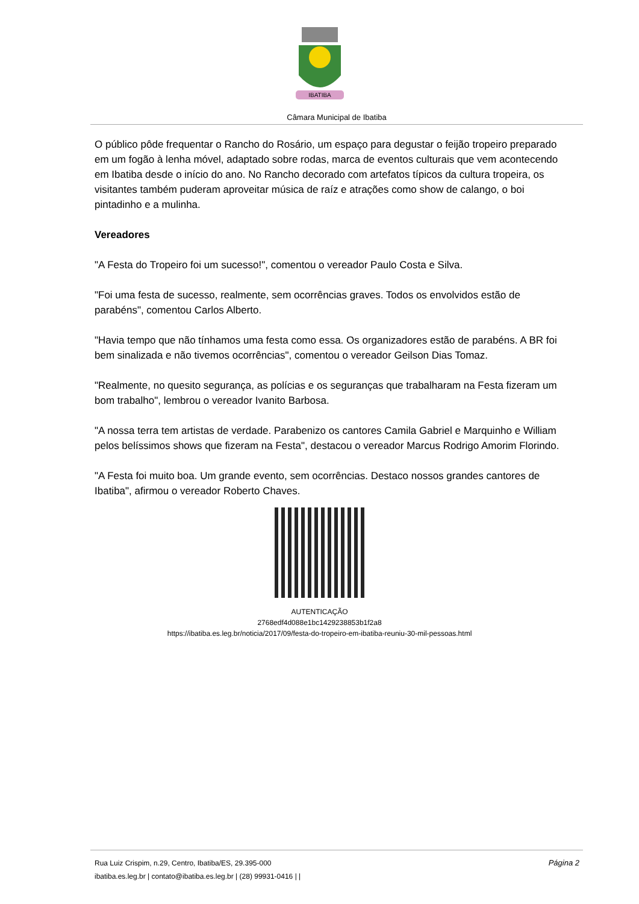IBATIBA
Câmara Municipal de Ibatiba
O público pôde frequentar o Rancho do Rosário, um espaço para degustar o feijão tropeiro preparado em um fogão à lenha móvel, adaptado sobre rodas, marca de eventos culturais que vem acontecendo em Ibatiba desde o início do ano. No Rancho decorado com artefatos típicos da cultura tropeira, os visitantes também puderam aproveitar música de raíz e atrações como show de calango, o boi pintadinho e a mulinha.
Vereadores
"A Festa do Tropeiro foi um sucesso!", comentou o vereador Paulo Costa e Silva.
"Foi uma festa de sucesso, realmente, sem ocorrências graves. Todos os envolvidos estão de parabéns", comentou Carlos Alberto.
"Havia tempo que não tínhamos uma festa como essa. Os organizadores estão de parabéns. A BR foi bem sinalizada e não tivemos ocorrências", comentou o vereador Geilson Dias Tomaz.
"Realmente, no quesito segurança, as polícias e os seguranças que trabalharam na Festa fizeram um bom trabalho", lembrou o vereador Ivanito Barbosa.
"A nossa terra tem artistas de verdade. Parabenizo os cantores Camila Gabriel e Marquinho e William pelos belíssimos shows que fizeram na Festa", destacou o vereador Marcus Rodrigo Amorim Florindo.
"A Festa foi muito boa. Um grande evento, sem ocorrências. Destaco nossos grandes cantores de Ibatiba", afirmou o vereador Roberto Chaves.
AUTENTICAÇÃO
2768edf4d088e1bc1429238853b1f2a8
https://ibatiba.es.leg.br/noticia/2017/09/festa-do-tropeiro-em-ibatiba-reuniu-30-mil-pessoas.html
Página 2 Rua Luiz Crispim, n.29, Centro, Ibatiba/ES, 29.395-000
ibatiba.es.leg.br | contato@ibatiba.es.leg.br | (28) 99931-0416 | |